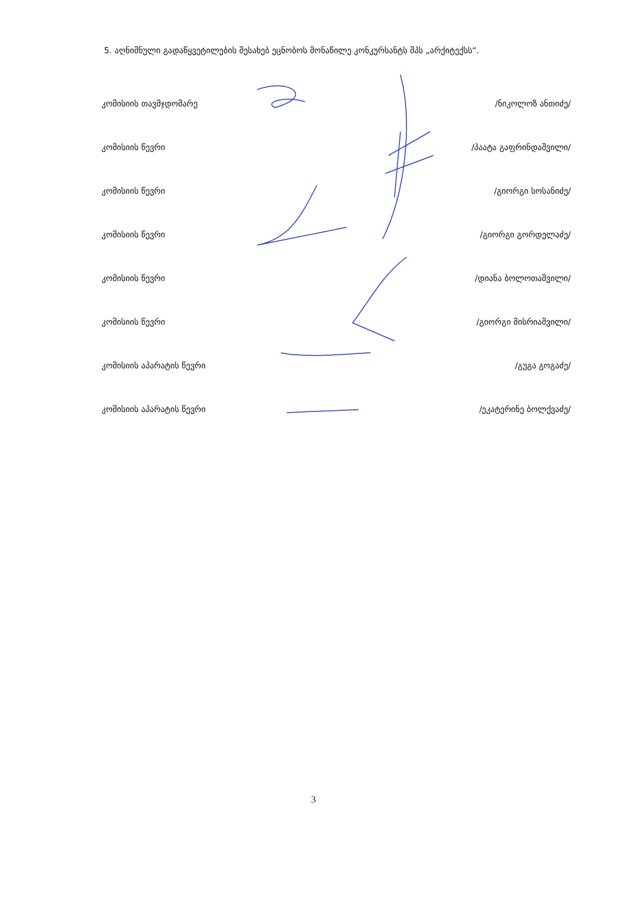5. აღნიშნული გადაწყვეტილების შესახებ ეცნობოს მონაწილე კონკურსანტს შპს „არქიტექსს“.
კომისიის თავმჯდომარე /ნიკოლოზ ანთიძე/
კომისიის წევრი /პაატა გაფრინდაშვილი/
კომისიის წევრი /გიორგი სოსანიძე/
კომისიის წევრი /გიორგი გორდელაძე/
კომისიის წევრი /დიანა ბოლოთაშვილი/
კომისიის წევრი /გიორგი მისრიაშვილი/
კომისიის აპარატის წევრი /გუგა გოგაძე/
კომისიის აპარატის წევრი /ეკატერინე ბოლქვაძე/
3